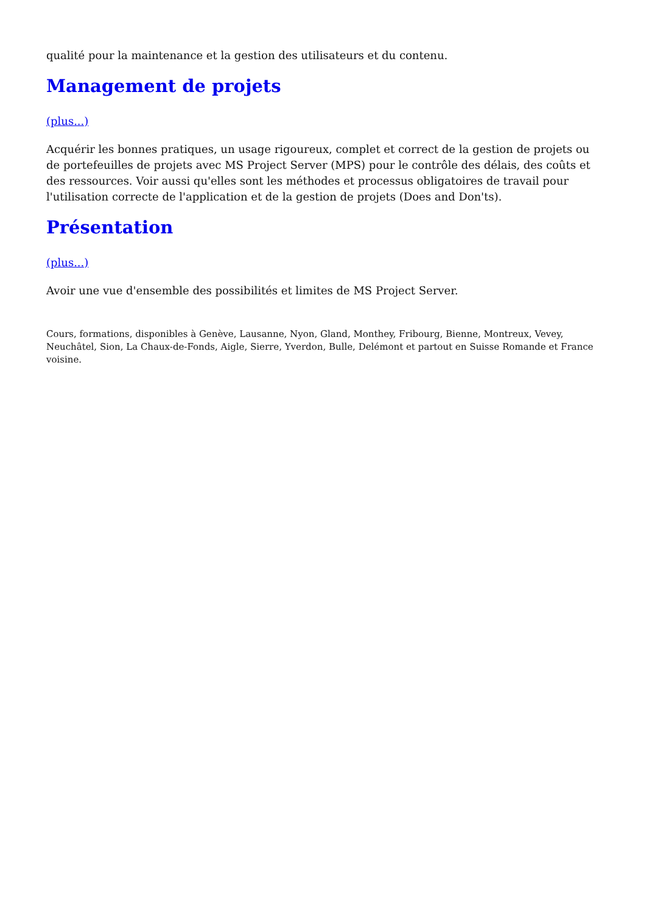qualité pour la maintenance et la gestion des utilisateurs et du contenu.
Management de projets
(plus...)
Acquérir les bonnes pratiques, un usage rigoureux, complet et correct de la gestion de projets ou de portefeuilles de projets avec MS Project Server (MPS) pour le contrôle des délais, des coûts et des ressources. Voir aussi qu'elles sont les méthodes et processus obligatoires de travail pour l'utilisation correcte de l'application et de la gestion de projets (Does and Don'ts).
Présentation
(plus...)
Avoir une vue d'ensemble des possibilités et limites de MS Project Server.
Cours, formations, disponibles à Genève, Lausanne, Nyon, Gland, Monthey, Fribourg, Bienne, Montreux, Vevey, Neuchâtel, Sion, La Chaux-de-Fonds, Aigle, Sierre, Yverdon, Bulle, Delémont et partout en Suisse Romande et France voisine.